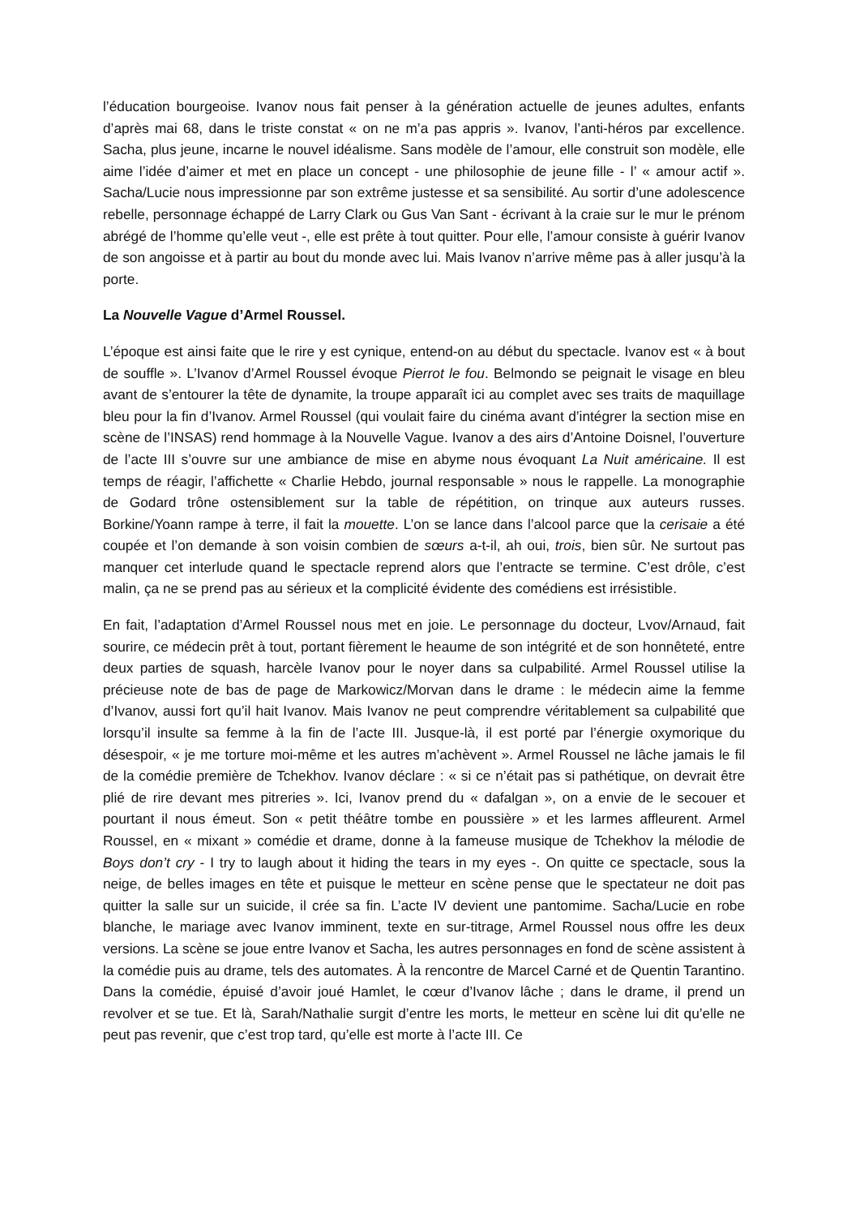l’éducation bourgeoise. Ivanov nous fait penser à la génération actuelle de jeunes adultes, enfants d’après mai 68, dans le triste constat « on ne m’a pas appris ». Ivanov, l’anti-héros par excellence. Sacha, plus jeune, incarne le nouvel idéalisme. Sans modèle de l’amour, elle construit son modèle, elle aime l’idée d’aimer et met en place un concept - une philosophie de jeune fille - l’ « amour actif ». Sacha/Lucie nous impressionne par son extrême justesse et sa sensibilité. Au sortir d’une adolescence rebelle, personnage échappé de Larry Clark ou Gus Van Sant - écrivant à la craie sur le mur le prénom abrégé de l’homme qu’elle veut -, elle est prête à tout quitter. Pour elle, l’amour consiste à guérir Ivanov de son angoisse et à partir au bout du monde avec lui. Mais Ivanov n’arrive même pas à aller jusqu’à la porte.
La Nouvelle Vague d’Armel Roussel.
L’époque est ainsi faite que le rire y est cynique, entend-on au début du spectacle. Ivanov est « à bout de souffle ». L’Ivanov d’Armel Roussel évoque Pierrot le fou. Belmondo se peignait le visage en bleu avant de s’entourer la tête de dynamite, la troupe apparaît ici au complet avec ses traits de maquillage bleu pour la fin d’Ivanov. Armel Roussel (qui voulait faire du cinéma avant d’intégrer la section mise en scène de l’INSAS) rend hommage à la Nouvelle Vague. Ivanov a des airs d’Antoine Doisnel, l’ouverture de l’acte III s’ouvre sur une ambiance de mise en abyme nous évoquant La Nuit américaine. Il est temps de réagir, l’affichette « Charlie Hebdo, journal responsable » nous le rappelle. La monographie de Godard trône ostensiblement sur la table de répétition, on trinque aux auteurs russes. Borkine/Yoann rampe à terre, il fait la mouette. L’on se lance dans l’alcool parce que la cerisaie a été coupée et l’on demande à son voisin combien de sœurs a-t-il, ah oui, trois, bien sûr. Ne surtout pas manquer cet interlude quand le spectacle reprend alors que l’entracte se termine. C’est drôle, c’est malin, ça ne se prend pas au sérieux et la complicité évidente des comédiens est irrésistible.
En fait, l’adaptation d’Armel Roussel nous met en joie. Le personnage du docteur, Lvov/Arnaud, fait sourire, ce médecin prêt à tout, portant fièrement le heaume de son intégrité et de son honnêteté, entre deux parties de squash, harcèle Ivanov pour le noyer dans sa culpabilité. Armel Roussel utilise la précieuse note de bas de page de Markowicz/Morvan dans le drame : le médecin aime la femme d’Ivanov, aussi fort qu’il hait Ivanov. Mais Ivanov ne peut comprendre véritablement sa culpabilité que lorsqu’il insulte sa femme à la fin de l’acte III. Jusque-là, il est porté par l’énergie oxymorique du désespoir, « je me torture moi-même et les autres m’achèvent ». Armel Roussel ne lâche jamais le fil de la comédie première de Tchekhov. Ivanov déclare : « si ce n’était pas si pathétique, on devrait être plié de rire devant mes pitreries ». Ici, Ivanov prend du « dafalgan », on a envie de le secouer et pourtant il nous émeut. Son « petit théâtre tombe en poussière » et les larmes affleurent. Armel Roussel, en « mixant » comédie et drame, donne à la fameuse musique de Tchekhov la mélodie de Boys don’t cry - I try to laugh about it hiding the tears in my eyes -. On quitte ce spectacle, sous la neige, de belles images en tête et puisque le metteur en scène pense que le spectateur ne doit pas quitter la salle sur un suicide, il crée sa fin. L’acte IV devient une pantomime. Sacha/Lucie en robe blanche, le mariage avec Ivanov imminent, texte en sur-titrage, Armel Roussel nous offre les deux versions. La scène se joue entre Ivanov et Sacha, les autres personnages en fond de scène assistent à la comédie puis au drame, tels des automates. À la rencontre de Marcel Carné et de Quentin Tarantino. Dans la comédie, épuisé d’avoir joué Hamlet, le cœur d’Ivanov lâche ; dans le drame, il prend un revolver et se tue. Et là, Sarah/Nathalie surgit d’entre les morts, le metteur en scène lui dit qu’elle ne peut pas revenir, que c’est trop tard, qu’elle est morte à l’acte III. Ce